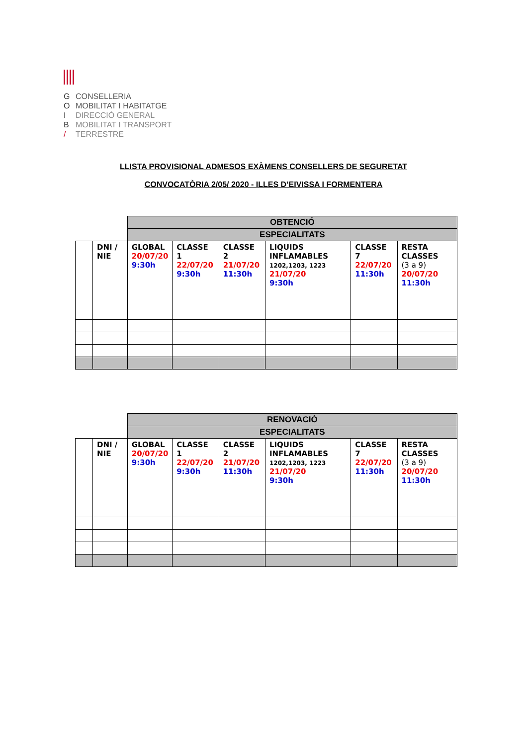G CONSELLERIA
O MOBILITAT I HABITATGE
I DIRECCIÓ GENERAL
B MOBILITAT I TRANSPORT
/ TERRESTRE
LLISTA PROVISIONAL ADMESOS EXÀMENS CONSELLERS DE SEGURETAT
CONVOCATÒRIA 2/05/ 2020 - ILLES D’EIVISSA I FORMENTERA
| | | OBTENCIÓ | | | | | |
| | | ESPECIALITATS | | | | | |
| | DNI / NIE | GLOBAL 20/07/20 9:30h | CLASSE 1 22/07/20 9:30h | CLASSE 2 21/07/20 11:30h | LIQUIDS INFLAMABLES 1202,1203, 1223 21/07/20 9:30h | CLASSE 7 22/07/20 11:30h | RESTA CLASSES (3 a 9) 20/07/20 11:30h |
| | | RENOVACIÓ | | | | | |
| | | ESPECIALITATS | | | | | |
| | DNI / NIE | GLOBAL 20/07/20 9:30h | CLASSE 1 22/07/20 9:30h | CLASSE 2 21/07/20 11:30h | LIQUIDS INFLAMABLES 1202,1203, 1223 21/07/20 9:30h | CLASSE 7 22/07/20 11:30h | RESTA CLASSES (3 a 9) 20/07/20 11:30h |